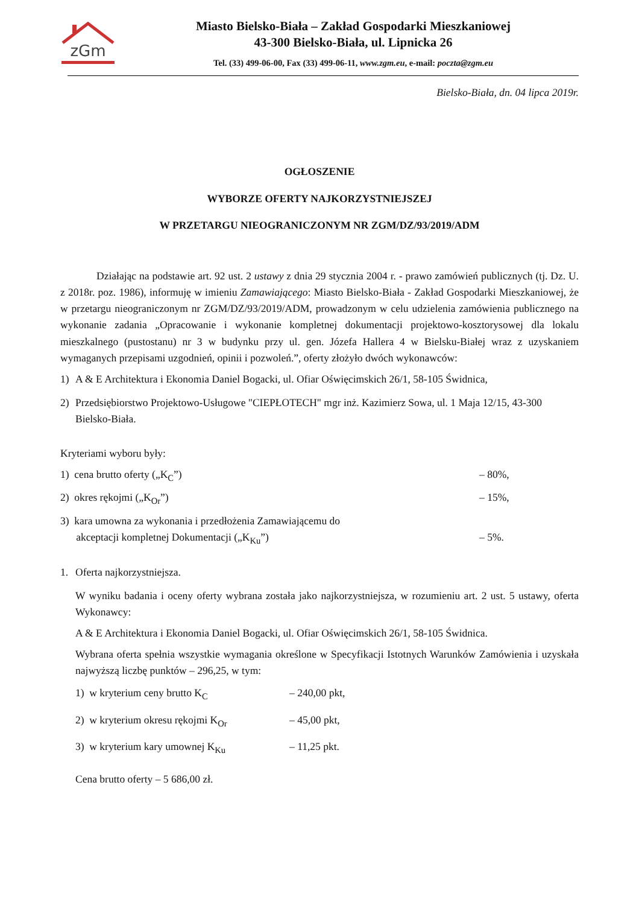zGm
Miasto Bielsko-Biała – Zakład Gospodarki Mieszkaniowej
43-300 Bielsko-Biała, ul. Lipnicka 26
Tel. (33) 499-06-00, Fax (33) 499-06-11, www.zgm.eu, e-mail: poczta@zgm.eu
Bielsko-Biała, dn. 04 lipca 2019r.
OGŁOSZENIE
WYBORZE OFERTY NAJKORZYSTNIEJSZEJ
W PRZETARGU NIEOGRANICZONYM NR ZGM/DZ/93/2019/ADM
Działając na podstawie art. 92 ust. 2 ustawy z dnia 29 stycznia 2004 r. - prawo zamówień publicznych (tj. Dz. U. z 2018r. poz. 1986), informuję w imieniu Zamawiającego: Miasto Bielsko-Biała - Zakład Gospodarki Mieszkaniowej, że w przetargu nieograniczonym nr ZGM/DZ/93/2019/ADM, prowadzonym w celu udzielenia zamówienia publicznego na wykonanie zadania „Opracowanie i wykonanie kompletnej dokumentacji projektowo-kosztorysowej dla lokalu mieszkalnego (pustostanu) nr 3 w budynku przy ul. gen. Józefa Hallera 4 w Bielsku-Białej wraz z uzyskaniem wymaganych przepisami uzgodnień, opinii i pozwoleń.”, oferty złożyło dwóch wykonawców:
1) A & E Architektura i Ekonomia Daniel Bogacki, ul. Ofiar Oświęcimskich 26/1, 58-105 Świdnica,
2) Przedsiębiorstwo Projektowo-Usługowe "CIEPŁOTECH" mgr inż. Kazimierz Sowa, ul. 1 Maja 12/15, 43-300 Bielsko-Biała.
Kryteriami wyboru były:
1) cena brutto oferty („K<sub>C</sub>”) – 80%,
2) okres rękojmi („K<sub>Or</sub>”) – 15%,
3) kara umowna za wykonania i przedłożenia Zamawiającemu do
akceptacji kompletnej Dokumentacji („K<sub>Ku</sub>”)
– 5%.
1. Oferta najkorzystniejsza.
W wyniku badania i oceny oferty wybrana została jako najkorzystniejsza, w rozumieniu art. 2 ust. 5 ustawy, oferta Wykonawcy:
A & E Architektura i Ekonomia Daniel Bogacki, ul. Ofiar Oświęcimskich 26/1, 58-105 Świdnica.
Wybrana oferta spełnia wszystkie wymagania określone w Specyfikacji Istotnych Warunków Zamówienia i uzyskała najwyższą liczbę punktów – 296,25, w tym:
1) w kryterium ceny brutto K<sub>C</sub> – 240,00 pkt,
2) w kryterium okresu rękojmi K<sub>Or</sub> – 45,00 pkt,
3) w kryterium kary umownej K<sub>Ku</sub> – 11,25 pkt.
Cena brutto oferty – 5 686,00 zł.